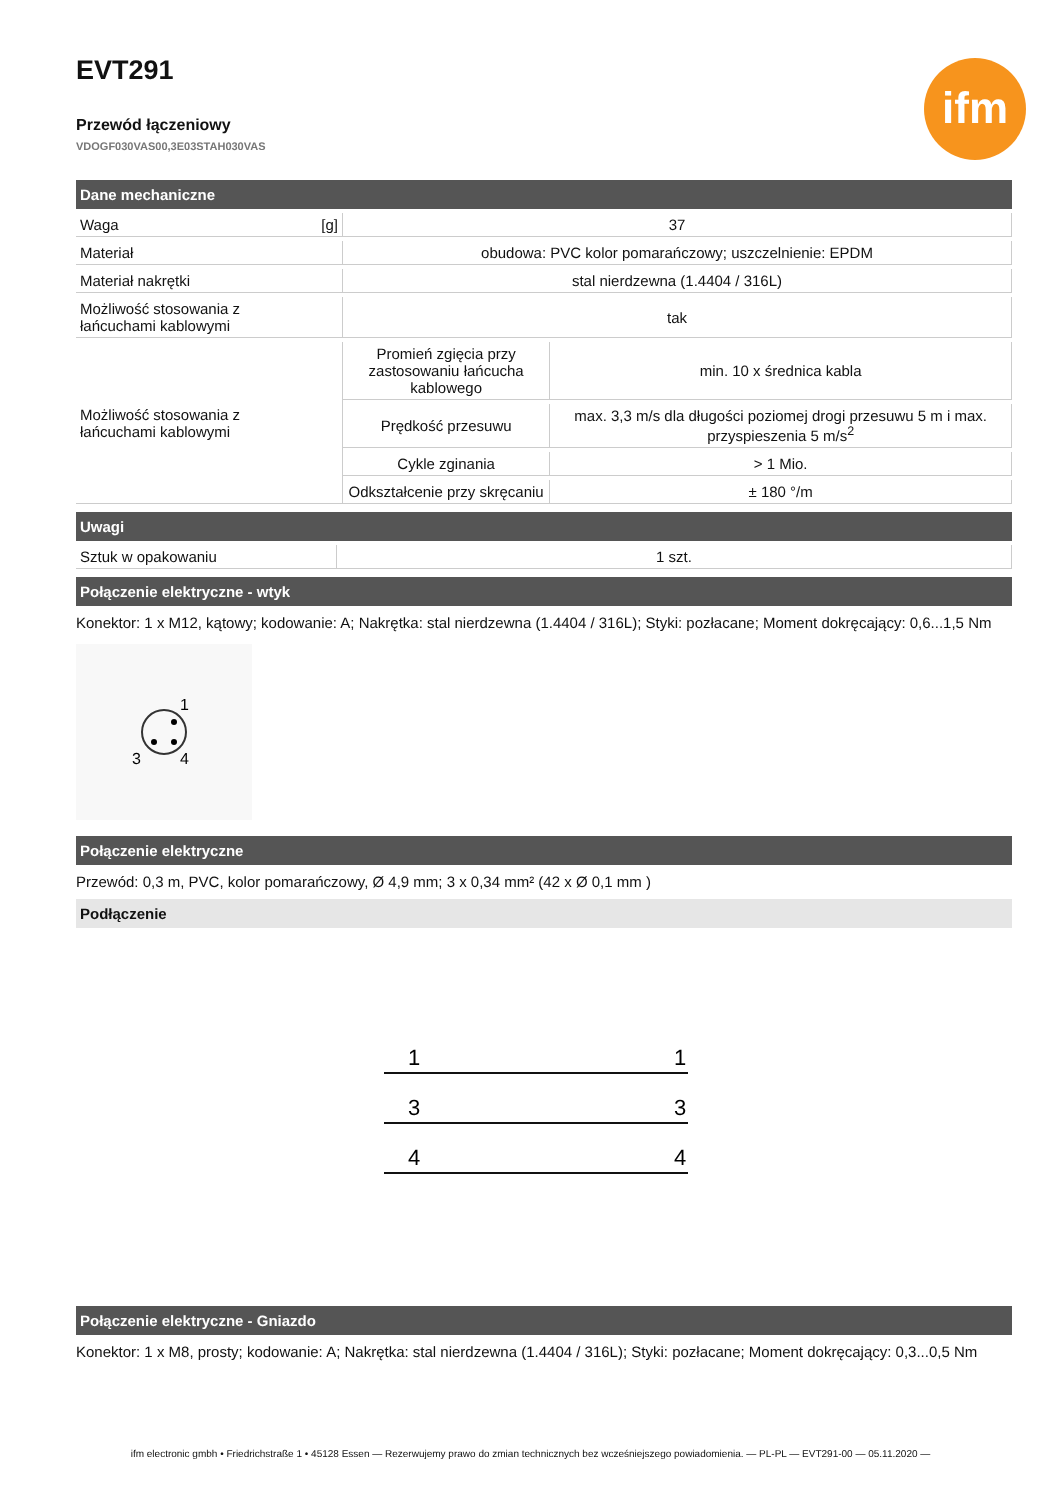ifm
EVT291
Przewód łączeniowy
VDOGF030VAS00,3E03STAH030VAS
Dane mechaniczne
| Waga | [g] | 37 | |
| Materiał | | obudowa: PVC kolor pomarańczowy; uszczelnienie: EPDM | |
| Materiał nakrętki | | stal nierdzewna (1.4404 / 316L) | |
| Możliwość stosowania z łańcuchami kablowymi | | tak | |
| Możliwość stosowania z łańcuchami kablowymi | | Promień zgięcia przy zastosowaniu łańcucha kablowego | min. 10 x średnica kabla |
| | | Prędkość przesuwu | max. 3,3 m/s dla długości poziomej drogi przesuwu 5 m i max. przyspieszenia 5 m/s<sup>2</sup> |
| | | Cykle zginania | > 1 Mio. |
| | | Odkształcenie przy skręcaniu | ± 180 °/m |
Uwagi
| Sztuk w opakowaniu | 1 szt. |
Połączenie elektryczne - wtyk
Konektor: 1 x M12, kątowy; kodowanie: A; Nakrętka: stal nierdzewna (1.4404 / 316L); Styki: pozłacane; Moment dokręcający: 0,6...1,5 Nm
1
3
4
Połączenie elektryczne
Przewód: 0,3 m, PVC, kolor pomarańczowy, Ø 4,9 mm; 3 x 0,34 mm² (42 x Ø 0,1 mm )
Podłączenie
1
1
3
3
4
4
Połączenie elektryczne - Gniazdo
Konektor: 1 x M8, prosty; kodowanie: A; Nakrętka: stal nierdzewna (1.4404 / 316L); Styki: pozłacane; Moment dokręcający: 0,3...0,5 Nm
ifm electronic gmbh • Friedrichstraße 1 • 45128 Essen — Rezerwujemy prawo do zmian technicznych bez wcześniejszego powiadomienia. — PL-PL — EVT291-00 — 05.11.2020 —